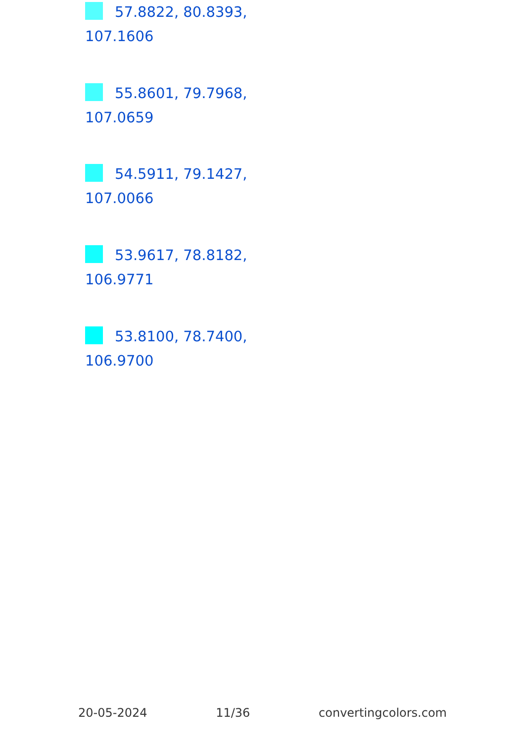57.8822, 80.8393, 107.1606
55.8601, 79.7968, 107.0659
54.5911, 79.1427, 107.0066
53.9617, 78.8182, 106.9771
53.8100, 78.7400, 106.9700
20-05-2024 11/36 convertingcolors.com